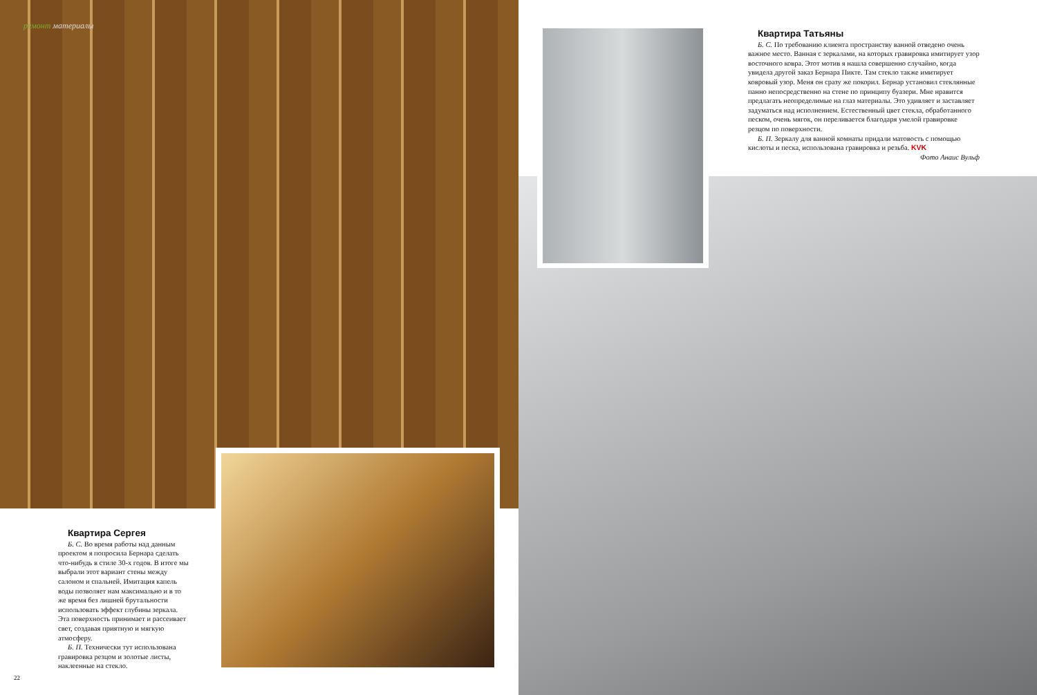ремонт материалы
Квартира Татьяны
Б. С. По требованию клиента пространству ванной отведено очень важное место. Ванная с зеркалами, на которых гравировка имитирует узор восточного ковра. Этот мотив я нашла совершенно случайно, когда увидела другой заказ Бернара Пикте. Там стекло также имитирует ковровый узор. Меня он сразу же покорил. Бернар установил стеклянные панно непосредственно на стене по принципу буазери. Мне нравится предлагать неопределимые на глаз материалы. Это удивляет и заставляет задуматься над исполнением. Естественный цвет стекла, обработанного песком, очень мягок, он переливается благодаря умелой гравировке резцом по поверхности.
Б. П. Зеркалу для ванной комнаты придали матовость с помощью кислоты и песка, использована гравировка и резьба. KVK
Фото Анаис Вульф
Квартира Сергея
Б. С. Во время работы над данным проектом я попросила Бернара сделать что-нибудь в стиле 30-х годов. В итоге мы выбрали этот вариант стены между салоном и спальней. Имитация капель воды позволяет нам максимально и в то же время без лишней брутальности использовать эффект глубины зеркала. Эта поверхность принимает и рассеивает свет, создавая приятную и мягкую атмосферу.
Б. П. Технически тут использована гравировка резцом и золотые листы, наклеенные на стекло.
22